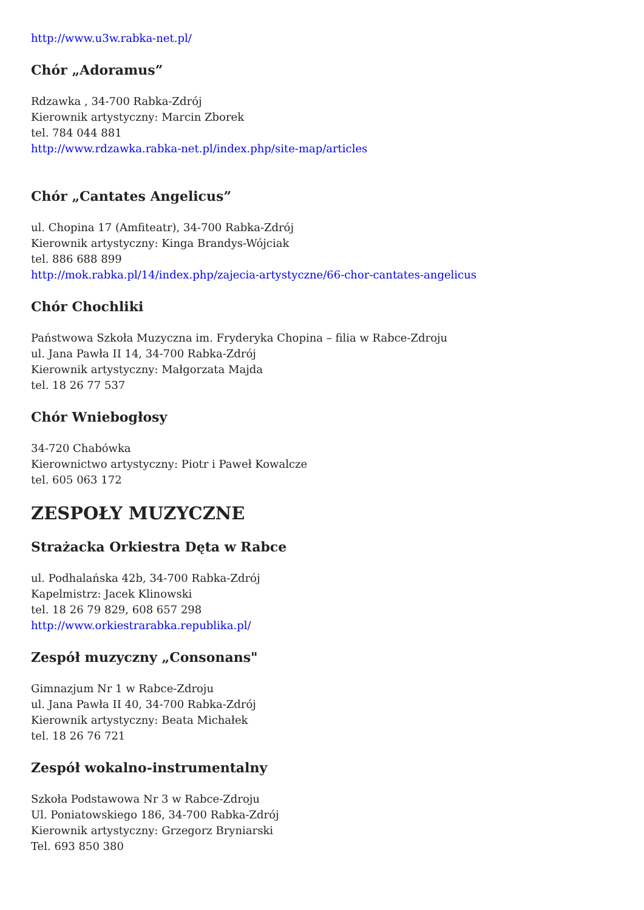http://www.u3w.rabka-net.pl/
Chór „Adoramus”
Rdzawka , 34-700 Rabka-Zdrój
Kierownik artystyczny: Marcin Zborek
tel. 784 044 881
http://www.rdzawka.rabka-net.pl/index.php/site-map/articles
Chór „Cantates Angelicus”
ul. Chopina 17 (Amfiteatr), 34-700 Rabka-Zdrój
Kierownik artystyczny: Kinga Brandys-Wójciak
tel. 886 688 899
http://mok.rabka.pl/14/index.php/zajecia-artystyczne/66-chor-cantates-angelicus
Chór Chochliki
Państwowa Szkoła Muzyczna im. Fryderyka Chopina – filia w Rabce-Zdroju
ul. Jana Pawła II 14, 34-700 Rabka-Zdrój
Kierownik artystyczny: Małgorzata Majda
tel. 18 26 77 537
Chór Wniebogłosy
34-720 Chabówka
Kierownictwo artystyczny: Piotr i Paweł Kowalcze
tel. 605 063 172
ZESPOŁY MUZYCZNE
Strażacka Orkiestra Dęta w Rabce
ul. Podhalańska 42b, 34-700 Rabka-Zdrój
Kapelmistrz: Jacek Klinowski
tel. 18 26 79 829, 608 657 298
http://www.orkiestrarabka.republika.pl/
Zespół muzyczny „Consonans"
Gimnazjum Nr 1 w Rabce-Zdroju
ul. Jana Pawła II 40, 34-700 Rabka-Zdrój
Kierownik artystyczny: Beata Michałek
tel. 18 26 76 721
Zespół wokalno-instrumentalny
Szkoła Podstawowa Nr 3 w Rabce-Zdroju
Ul. Poniatowskiego 186, 34-700 Rabka-Zdrój
Kierownik artystyczny: Grzegorz Bryniarski
Tel. 693 850 380